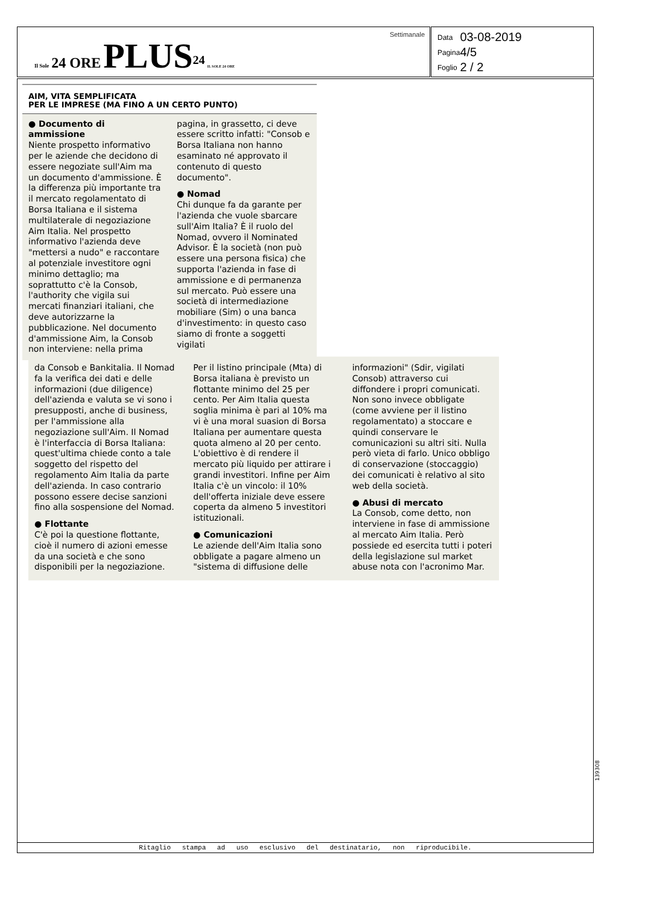Il Sole 24 ORE PLUS<sup>24</sup> IL SOLE 24 ORE
Settimanale
| Data | 03-08-2019 |
| Pagina | 4/5 |
| Foglio | 2 / 2 |
AIM, VITA SEMPLIFICATA
PER LE IMPRESE (MA FINO A UN CERTO PUNTO)
● Documento di ammissione
Niente prospetto informativo per le aziende che decidono di essere negoziate sull'Aim ma un documento d'ammissione. È la differenza più importante tra il mercato regolamentato di Borsa Italiana e il sistema multilaterale di negoziazione Aim Italia. Nel prospetto informativo l'azienda deve "mettersi a nudo" e raccontare al potenziale investitore ogni minimo dettaglio; ma soprattutto c'è la Consob, l'authority che vigila sui mercati finanziari italiani, che deve autorizzarne la pubblicazione. Nel documento d'ammissione Aim, la Consob non interviene: nella prima pagina, in grassetto, ci deve essere scritto infatti: "Consob e Borsa Italiana non hanno esaminato né approvato il contenuto di questo documento".
● Nomad
Chi dunque fa da garante per l'azienda che vuole sbarcare sull'Aim Italia? È il ruolo del Nomad, ovvero il Nominated Advisor. È la società (non può essere una persona fisica) che supporta l'azienda in fase di ammissione e di permanenza sul mercato. Può essere una società di intermediazione mobiliare (Sim) o una banca d'investimento: in questo caso siamo di fronte a soggetti vigilati
da Consob e Bankitalia. Il Nomad fa la verifica dei dati e delle informazioni (due diligence) dell'azienda e valuta se vi sono i presupposti, anche di business, per l'ammissione alla negoziazione sull'Aim. Il Nomad è l'interfaccia di Borsa Italiana: quest'ultima chiede conto a tale soggetto del rispetto del regolamento Aim Italia da parte dell'azienda. In caso contrario possono essere decise sanzioni fino alla sospensione del Nomad.
● Flottante
C'è poi la questione flottante, cioè il numero di azioni emesse da una società e che sono disponibili per la negoziazione. Per il listino principale (Mta) di Borsa italiana è previsto un flottante minimo del 25 per cento. Per Aim Italia questa soglia minima è pari al 10% ma vi è una moral suasion di Borsa Italiana per aumentare questa quota almeno al 20 per cento. L'obiettivo è di rendere il mercato più liquido per attirare i grandi investitori. Infine per Aim Italia c'è un vincolo: il 10% dell'offerta iniziale deve essere coperta da almeno 5 investitori istituzionali.
● Comunicazioni
Le aziende dell'Aim Italia sono obbligate a pagare almeno un "sistema di diffusione delle informazioni" (Sdir, vigilati Consob) attraverso cui diffondere i propri comunicati. Non sono invece obbligate (come avviene per il listino regolamentato) a stoccare e quindi conservare le comunicazioni su altri siti. Nulla però vieta di farlo. Unico obbligo di conservazione (stoccaggio) dei comunicati è relativo al sito web della società.
● Abusi di mercato
La Consob, come detto, non interviene in fase di ammissione al mercato Aim Italia. Però possiede ed esercita tutti i poteri della legislazione sul market abuse nota con l'acronimo Mar.
Ritaglio stampa ad uso esclusivo del destinatario, non riproducibile.
139308